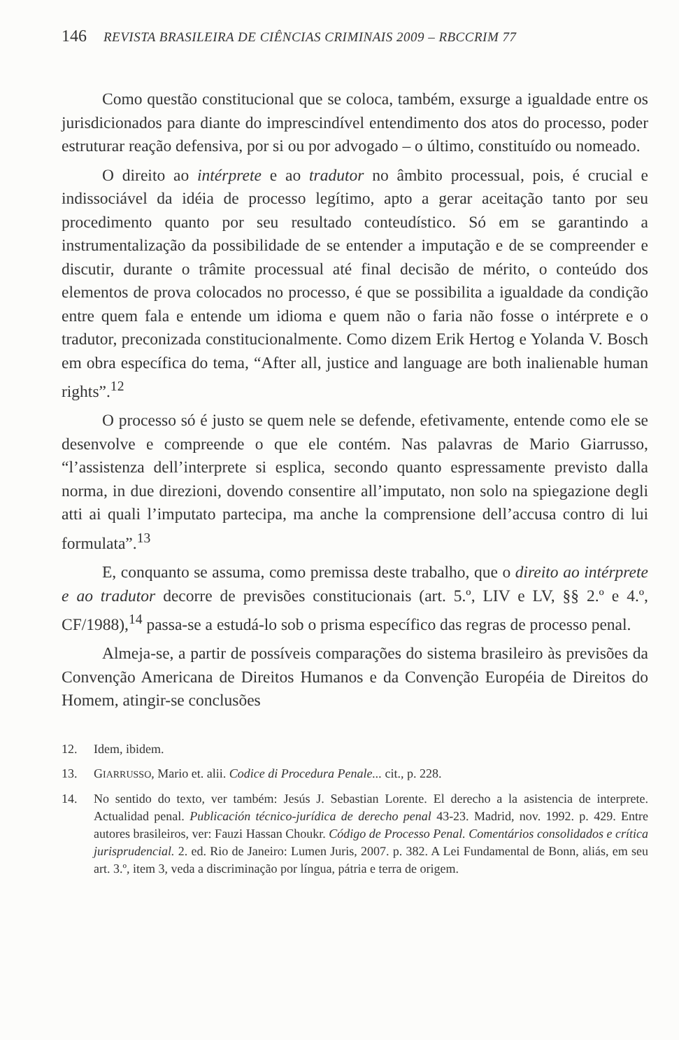146 REVISTA BRASILEIRA DE CIÊNCIAS CRIMINAIS 2009 – RBCCRIM 77
Como questão constitucional que se coloca, também, exsurge a igualdade entre os jurisdicionados para diante do imprescindível entendimento dos atos do processo, poder estruturar reação defensiva, por si ou por advogado – o último, constituído ou nomeado.
O direito ao intérprete e ao tradutor no âmbito processual, pois, é crucial e indissociável da idéia de processo legítimo, apto a gerar aceitação tanto por seu procedimento quanto por seu resultado conteudístico. Só em se garantindo a instrumentalização da possibilidade de se entender a imputação e de se compreender e discutir, durante o trâmite processual até final decisão de mérito, o conteúdo dos elementos de prova colocados no processo, é que se possibilita a igualdade da condição entre quem fala e entende um idioma e quem não o faria não fosse o intérprete e o tradutor, preconizada constitucionalmente. Como dizem Erik Hertog e Yolanda V. Bosch em obra específica do tema, “After all, justice and language are both inalienable human rights”.<sup>12</sup>
O processo só é justo se quem nele se defende, efetivamente, entende como ele se desenvolve e compreende o que ele contém. Nas palavras de Mario Giarrusso, “l’assistenza dell’interprete si esplica, secondo quanto espressamente previsto dalla norma, in due direzioni, dovendo consentire all’imputato, non solo na spiegazione degli atti ai quali l’imputato partecipa, ma anche la comprensione dell’accusa contro di lui formulata”.<sup>13</sup>
E, conquanto se assuma, como premissa deste trabalho, que o direito ao intérprete e ao tradutor decorre de previsões constitucionais (art. 5.º, LIV e LV, §§ 2.º e 4.º, CF/1988),<sup>14</sup> passa-se a estudá-lo sob o prisma específico das regras de processo penal.
Almeja-se, a partir de possíveis comparações do sistema brasileiro às previsões da Convenção Americana de Direitos Humanos e da Convenção Européia de Direitos do Homem, atingir-se conclusões
12. Idem, ibidem.
13. GIARRUSSO, Mario et. alii. Codice di Procedura Penale... cit., p. 228.
14. No sentido do texto, ver também: Jesús J. Sebastian Lorente. El derecho a la asistencia de interprete. Actualidad penal. Publicación técnico-jurídica de derecho penal 43-23. Madrid, nov. 1992. p. 429. Entre autores brasileiros, ver: Fauzi Hassan Choukr. Código de Processo Penal. Comentários consolidados e crítica jurisprudencial. 2. ed. Rio de Janeiro: Lumen Juris, 2007. p. 382. A Lei Fundamental de Bonn, aliás, em seu art. 3.º, item 3, veda a discriminação por língua, pátria e terra de origem.